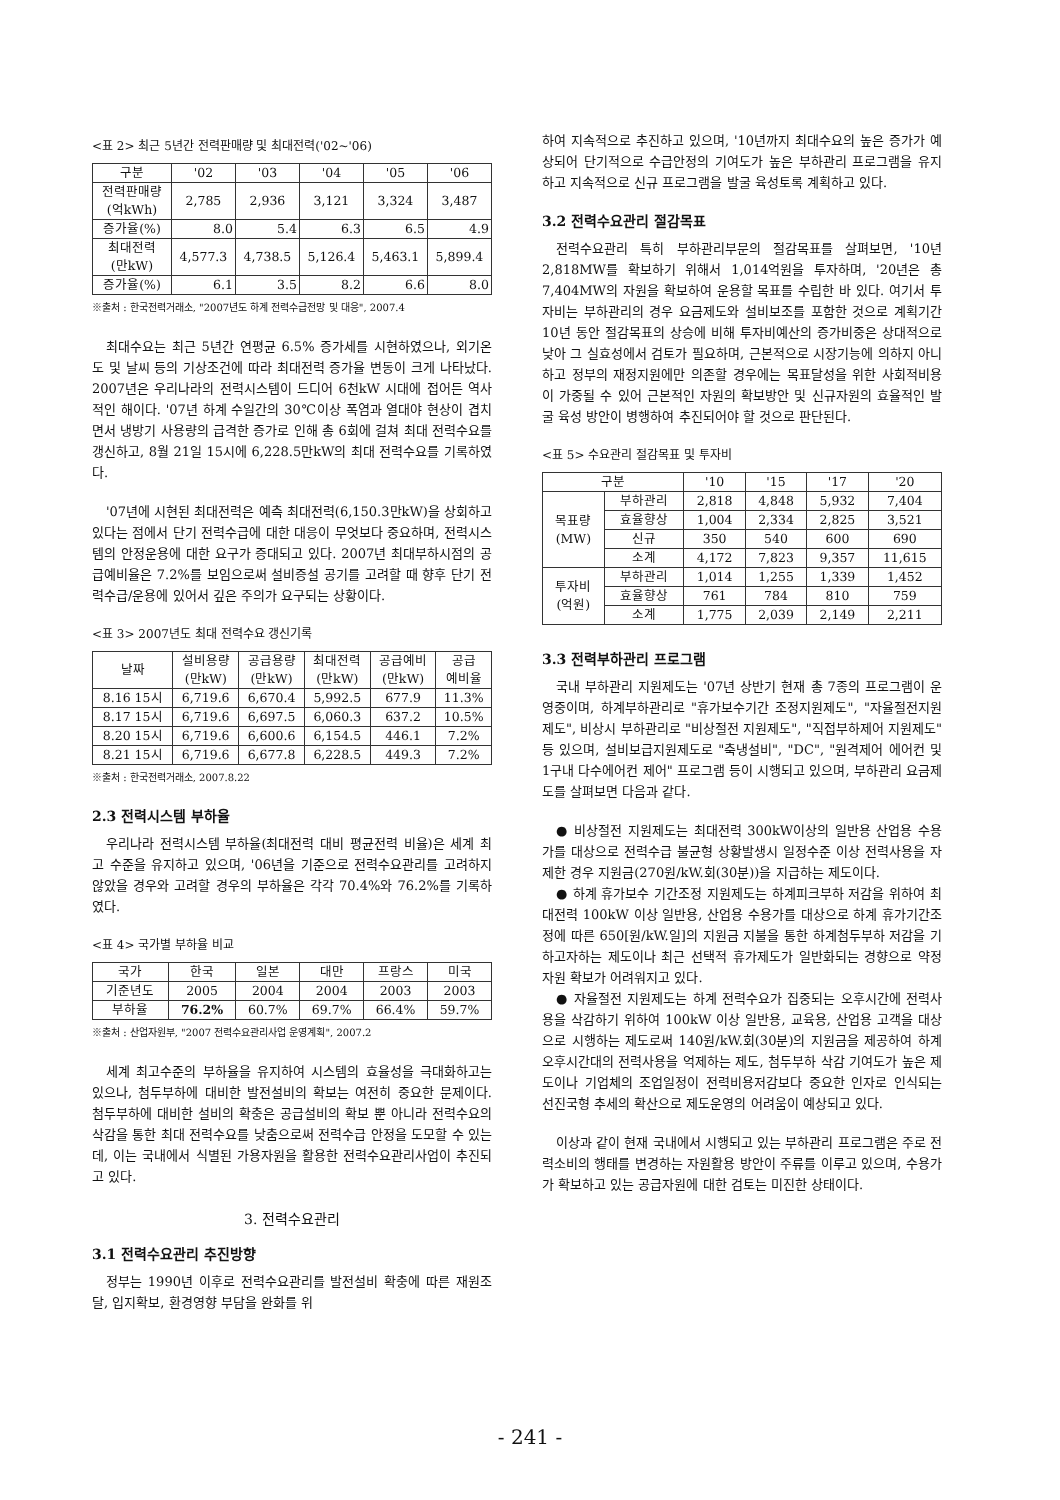<표 2> 최근 5년간 전력판매량 및 최대전력('02~'06)
| 구분 | '02 | '03 | '04 | '05 | '06 |
| --- | --- | --- | --- | --- | --- |
| 전력판매량 (억kWh) | 2,785 | 2,936 | 3,121 | 3,324 | 3,487 |
| 증가율(%) | 8.0 | 5.4 | 6.3 | 6.5 | 4.9 |
| 최대전력 (만kW) | 4,577.3 | 4,738.5 | 5,126.4 | 5,463.1 | 5,899.4 |
| 증가율(%) | 6.1 | 3.5 | 8.2 | 6.6 | 8.0 |
※출처 : 한국전력거래소, "2007년도 하계 전력수급전망 및 대응", 2007.4
최대수요는 최근 5년간 연평균 6.5% 증가세를 시현하였으나, 외기온도 및 날씨 등의 기상조건에 따라 최대전력 증가율 변동이 크게 나타났다. 2007년은 우리나라의 전력시스템이 드디어 6천kW 시대에 접어든 역사적인 해이다. '07년 하계 수일간의 30℃이상 폭염과 열대야 현상이 겹치면서 냉방기 사용량의 급격한 증가로 인해 총 6회에 걸쳐 최대 전력수요를 갱신하고, 8월 21일 15시에 6,228.5만kW의 최대 전력수요를 기록하였다.
'07년에 시현된 최대전력은 예측 최대전력(6,150.3만kW)을 상회하고 있다는 점에서 단기 전력수급에 대한 대응이 무엇보다 중요하며, 전력시스템의 안정운용에 대한 요구가 증대되고 있다. 2007년 최대부하시점의 공급예비율은 7.2%를 보임으로써 설비증설 공기를 고려할 때 향후 단기 전력수급/운용에 있어서 깊은 주의가 요구되는 상황이다.
<표 3> 2007년도 최대 전력수요 갱신기록
| 날짜 | 설비용량 (만kW) | 공급용량 (만kW) | 최대전력 (만kW) | 공급예비 (만kW) | 공급 예비율 |
| --- | --- | --- | --- | --- | --- |
| 8.16 15시 | 6,719.6 | 6,670.4 | 5,992.5 | 677.9 | 11.3% |
| 8.17 15시 | 6,719.6 | 6,697.5 | 6,060.3 | 637.2 | 10.5% |
| 8.20 15시 | 6,719.6 | 6,600.6 | 6,154.5 | 446.1 | 7.2% |
| 8.21 15시 | 6,719.6 | 6,677.8 | 6,228.5 | 449.3 | 7.2% |
※출처 : 한국전력거래소, 2007.8.22
2.3 전력시스템 부하율
우리나라 전력시스템 부하율(최대전력 대비 평균전력 비율)은 세계 최고 수준을 유지하고 있으며, '06년을 기준으로 전력수요관리를 고려하지 않았을 경우와 고려할 경우의 부하율은 각각 70.4%와 76.2%를 기록하였다.
<표 4> 국가별 부하율 비교
| 국가 | 한국 | 일본 | 대만 | 프랑스 | 미국 |
| --- | --- | --- | --- | --- | --- |
| 기준년도 | 2005 | 2004 | 2004 | 2003 | 2003 |
| 부하율 | 76.2% | 60.7% | 69.7% | 66.4% | 59.7% |
※출처 : 산업자원부, "2007 전력수요관리사업 운영계획", 2007.2
세계 최고수준의 부하율을 유지하여 시스템의 효율성을 극대화하고는 있으나, 첨두부하에 대비한 발전설비의 확보는 여전히 중요한 문제이다. 첨두부하에 대비한 설비의 확충은 공급설비의 확보 뿐 아니라 전력수요의 삭감을 통한 최대 전력수요를 낮춤으로써 전력수급 안정을 도모할 수 있는데, 이는 국내에서 식별된 가용자원을 활용한 전력수요관리사업이 추진되고 있다.
3. 전력수요관리
3.1 전력수요관리 추진방향
정부는 1990년 이후로 전력수요관리를 발전설비 확충에 따른 재원조달, 입지확보, 환경영향 부담을 완화를 위
하여 지속적으로 추진하고 있으며, '10년까지 최대수요의 높은 증가가 예상되어 단기적으로 수급안정의 기여도가 높은 부하관리 프로그램을 유지하고 지속적으로 신규 프로그램을 발굴 육성토록 계획하고 있다.
3.2 전력수요관리 절감목표
전력수요관리 특히 부하관리부문의 절감목표를 살펴보면, '10년 2,818MW를 확보하기 위해서 1,014억원을 투자하며, '20년은 총 7,404MW의 자원을 확보하여 운용할 목표를 수립한 바 있다. 여기서 투자비는 부하관리의 경우 요금제도와 설비보조를 포함한 것으로 계획기간 10년 동안 절감목표의 상승에 비해 투자비예산의 증가비중은 상대적으로 낮아 그 실효성에서 검토가 필요하며, 근본적으로 시장기능에 의하지 아니하고 정부의 재정지원에만 의존할 경우에는 목표달성을 위한 사회적비용이 가중될 수 있어 근본적인 자원의 확보방안 및 신규자원의 효율적인 발굴 육성 방안이 병행하여 추진되어야 할 것으로 판단된다.
<표 5> 수요관리 절감목표 및 투자비
| 구분 | | '10 | '15 | '17 | '20 |
| --- | --- | --- | --- | --- | --- |
| 목표량 (MW) | 부하관리 | 2,818 | 4,848 | 5,932 | 7,404 |
| | 효율향상 | 1,004 | 2,334 | 2,825 | 3,521 |
| | 신규 | 350 | 540 | 600 | 690 |
| | 소계 | 4,172 | 7,823 | 9,357 | 11,615 |
| 투자비 (억원) | 부하관리 | 1,014 | 1,255 | 1,339 | 1,452 |
| | 효율향상 | 761 | 784 | 810 | 759 |
| | 소계 | 1,775 | 2,039 | 2,149 | 2,211 |
3.3 전력부하관리 프로그램
국내 부하관리 지원제도는 '07년 상반기 현재 총 7종의 프로그램이 운영중이며, 하계부하관리로 "휴가보수기간 조정지원제도", "자율절전지원제도", 비상시 부하관리로 "비상절전 지원제도", "직접부하제어 지원제도" 등 있으며, 설비보급지원제도로 "축냉설비", "DC", "원격제어 에어컨 및 1구내 다수에어컨 제어" 프로그램 등이 시행되고 있으며, 부하관리 요금제도를 살펴보면 다음과 같다.
● 비상절전 지원제도는 최대전력 300kW이상의 일반용 산업용 수용가를 대상으로 전력수급 불균형 상황발생시 일정수준 이상 전력사용을 자제한 경우 지원금(270원/kW.회(30분))을 지급하는 제도이다.
● 하계 휴가보수 기간조정 지원제도는 하계피크부하 저감을 위하여 최대전력 100kW 이상 일반용, 산업용 수용가를 대상으로 하계 휴가기간조정에 따른 650[원/kW.일]의 지원금 지불을 통한 하계첨두부하 저감을 기하고자하는 제도이나 최근 선택적 휴가제도가 일반화되는 경향으로 약정자원 확보가 어려워지고 있다.
● 자율절전 지원제도는 하계 전력수요가 집중되는 오후시간에 전력사용을 삭감하기 위하여 100kW 이상 일반용, 교육용, 산업용 고객을 대상으로 시행하는 제도로써 140원/kW.회(30분)의 지원금을 제공하여 하계 오후시간대의 전력사용을 억제하는 제도, 첨두부하 삭감 기여도가 높은 제도이나 기업체의 조업일정이 전력비용저감보다 중요한 인자로 인식되는 선진국형 추세의 확산으로 제도운영의 어려움이 예상되고 있다.
이상과 같이 현재 국내에서 시행되고 있는 부하관리 프로그램은 주로 전력소비의 행태를 변경하는 자원활용 방안이 주류를 이루고 있으며, 수용가가 확보하고 있는 공급자원에 대한 검토는 미진한 상태이다.
- 241 -